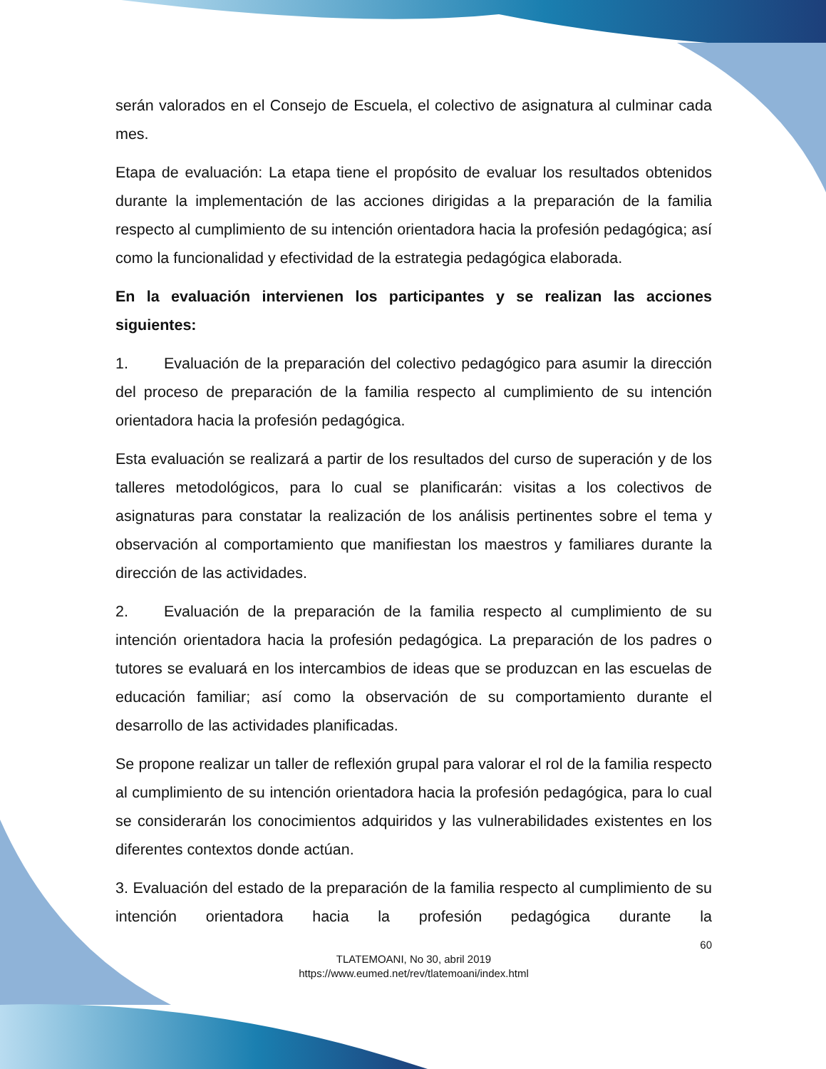serán valorados en el Consejo de Escuela, el colectivo de asignatura al culminar cada mes.
Etapa de evaluación: La etapa tiene el propósito de evaluar los resultados obtenidos durante la implementación de las acciones dirigidas a la preparación de la familia respecto al cumplimiento de su intención orientadora hacia la profesión pedagógica; así como la funcionalidad y efectividad de la estrategia pedagógica elaborada.
En la evaluación intervienen los participantes y se realizan las acciones siguientes:
1. Evaluación de la preparación del colectivo pedagógico para asumir la dirección del proceso de preparación de la familia respecto al cumplimiento de su intención orientadora hacia la profesión pedagógica.
Esta evaluación se realizará a partir de los resultados del curso de superación y de los talleres metodológicos, para lo cual se planificarán: visitas a los colectivos de asignaturas para constatar la realización de los análisis pertinentes sobre el tema y observación al comportamiento que manifiestan los maestros y familiares durante la dirección de las actividades.
2. Evaluación de la preparación de la familia respecto al cumplimiento de su intención orientadora hacia la profesión pedagógica. La preparación de los padres o tutores se evaluará en los intercambios de ideas que se produzcan en las escuelas de educación familiar; así como la observación de su comportamiento durante el desarrollo de las actividades planificadas.
Se propone realizar un taller de reflexión grupal para valorar el rol de la familia respecto al cumplimiento de su intención orientadora hacia la profesión pedagógica, para lo cual se considerarán los conocimientos adquiridos y las vulnerabilidades existentes en los diferentes contextos donde actúan.
3. Evaluación del estado de la preparación de la familia respecto al cumplimiento de su intención orientadora hacia la profesión pedagógica durante la
60
TLATEMOANI, No 30, abril 2019
https://www.eumed.net/rev/tlatemoani/index.html